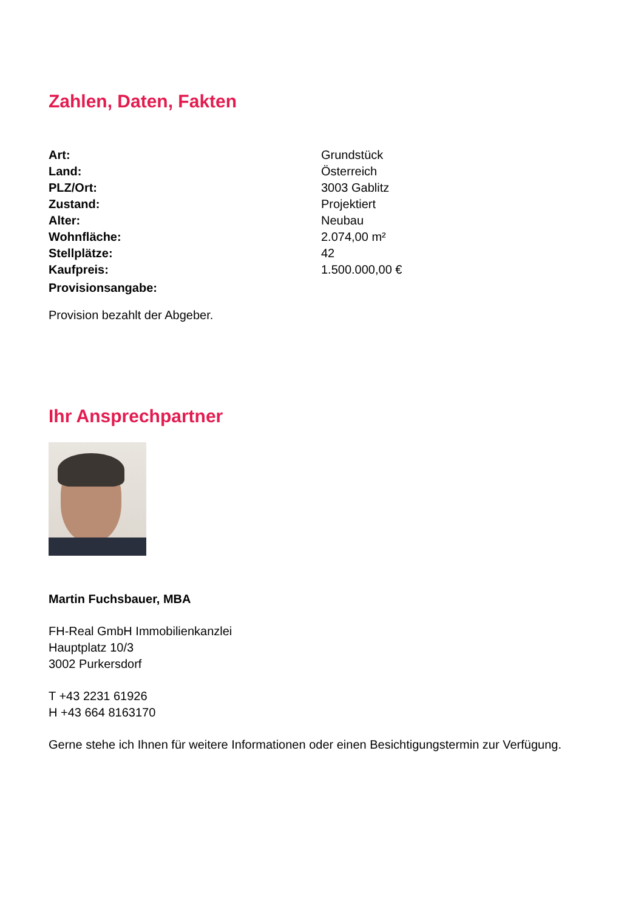Zahlen, Daten, Fakten
| Art: | Grundstück |
| Land: | Österreich |
| PLZ/Ort: | 3003 Gablitz |
| Zustand: | Projektiert |
| Alter: | Neubau |
| Wohnfläche: | 2.074,00 m² |
| Stellplätze: | 42 |
| Kaufpreis: | 1.500.000,00 € |
| Provisionsangabe: | |
Provision bezahlt der Abgeber.
Ihr Ansprechpartner
Martin Fuchsbauer, MBA
FH-Real GmbH Immobilienkanzlei
Hauptplatz 10/3
3002 Purkersdorf
T +43 2231 61926
H +43 664 8163170
Gerne stehe ich Ihnen für weitere Informationen oder einen Besichtigungstermin zur Verfügung.